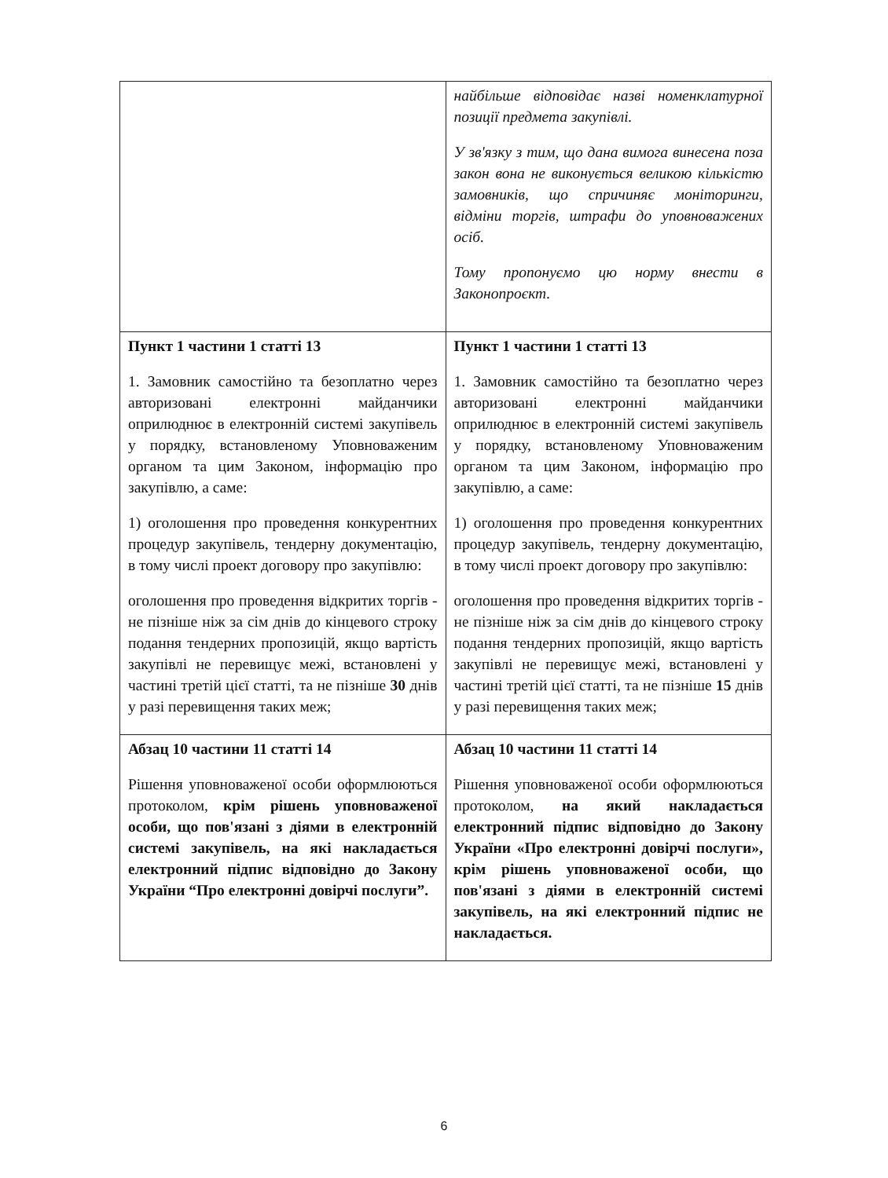| | найбільше відповідає назві номенклатурної позиції предмета закупівлі. У зв'язку з тим, що дана вимога винесена поза закон вона не виконується великою кількістю замовників, що спричиняє моніторинги, відміни торгів, штрафи до уповноважених осіб. Тому пропонуємо цю норму внести в Законопроєкт. |
| Пункт 1 частини 1 статті 13 1. Замовник самостійно та безоплатно через авторизовані електронні майданчики оприлюднює в електронній системі закупівель у порядку, встановленому Уповноваженим органом та цим Законом, інформацію про закупівлю, а саме: 1) оголошення про проведення конкурентних процедур закупівель, тендерну документацію, в тому числі проект договору про закупівлю: оголошення про проведення відкритих торгів - не пізніше ніж за сім днів до кінцевого строку подання тендерних пропозицій, якщо вартість закупівлі не перевищує межі, встановлені у частині третій цієї статті, та не пізніше 30 днів у разі перевищення таких меж; | Пункт 1 частини 1 статті 13 1. Замовник самостійно та безоплатно через авторизовані електронні майданчики оприлюднює в електронній системі закупівель у порядку, встановленому Уповноваженим органом та цим Законом, інформацію про закупівлю, а саме: 1) оголошення про проведення конкурентних процедур закупівель, тендерну документацію, в тому числі проект договору про закупівлю: оголошення про проведення відкритих торгів - не пізніше ніж за сім днів до кінцевого строку подання тендерних пропозицій, якщо вартість закупівлі не перевищує межі, встановлені у частині третій цієї статті, та не пізніше 15 днів у разі перевищення таких меж; |
| Абзац 10 частини 11 статті 14 Рішення уповноваженої особи оформлюються протоколом, крім рішень уповноваженої особи, що пов'язані з діями в електронній системі закупівель, на які накладається електронний підпис відповідно до Закону України “Про електронні довірчі послуги”. | Абзац 10 частини 11 статті 14 Рішення уповноваженої особи оформлюються протоколом, на який накладається електронний підпис відповідно до Закону України «Про електронні довірчі послуги», крім рішень уповноваженої особи, що пов'язані з діями в електронній системі закупівель, на які електронний підпис не накладається. |
6